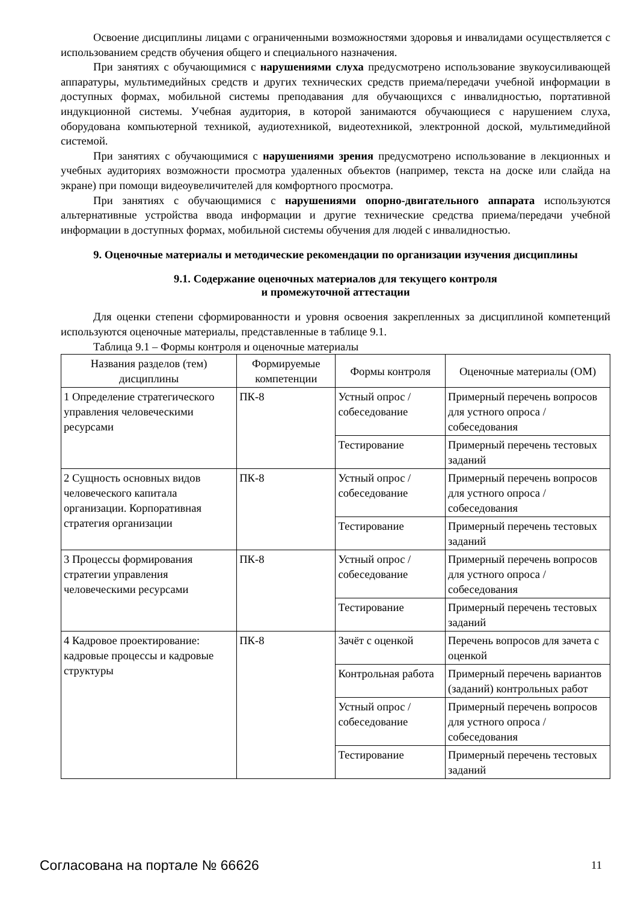Освоение дисциплины лицами с ограниченными возможностями здоровья и инвалидами осуществляется с использованием средств обучения общего и специального назначения.
При занятиях с обучающимися с нарушениями слуха предусмотрено использование звукоусиливающей аппаратуры, мультимедийных средств и других технических средств приема/передачи учебной информации в доступных формах, мобильной системы преподавания для обучающихся с инвалидностью, портативной индукционной системы. Учебная аудитория, в которой занимаются обучающиеся с нарушением слуха, оборудована компьютерной техникой, аудиотехникой, видеотехникой, электронной доской, мультимедийной системой.
При занятиях с обучающимися с нарушениями зрения предусмотрено использование в лекционных и учебных аудиториях возможности просмотра удаленных объектов (например, текста на доске или слайда на экране) при помощи видеоувеличителей для комфортного просмотра.
При занятиях с обучающимися с нарушениями опорно-двигательного аппарата используются альтернативные устройства ввода информации и другие технические средства приема/передачи учебной информации в доступных формах, мобильной системы обучения для людей с инвалидностью.
9. Оценочные материалы и методические рекомендации по организации изучения дисциплины
9.1. Содержание оценочных материалов для текущего контроля
и промежуточной аттестации
Для оценки степени сформированности и уровня освоения закрепленных за дисциплиной компетенций используются оценочные материалы, представленные в таблице 9.1.
Таблица 9.1 – Формы контроля и оценочные материалы
| Названия разделов (тем) дисциплины | Формируемые компетенции | Формы контроля | Оценочные материалы (ОМ) |
| --- | --- | --- | --- |
| 1 Определение стратегического управления человеческими ресурсами | ПК-8 | Устный опрос / собеседование | Примерный перечень вопросов для устного опроса / собеседования |
| | | Тестирование | Примерный перечень тестовых заданий |
| 2 Сущность основных видов человеческого капитала организации. Корпоративная стратегия организации | ПК-8 | Устный опрос / собеседование | Примерный перечень вопросов для устного опроса / собеседования |
| | | Тестирование | Примерный перечень тестовых заданий |
| 3 Процессы формирования стратегии управления человеческими ресурсами | ПК-8 | Устный опрос / собеседование | Примерный перечень вопросов для устного опроса / собеседования |
| | | Тестирование | Примерный перечень тестовых заданий |
| 4 Кадровое проектирование: кадровые процессы и кадровые структуры | ПК-8 | Зачёт с оценкой | Перечень вопросов для зачета с оценкой |
| | | Контрольная работа | Примерный перечень вариантов (заданий) контрольных работ |
| | | Устный опрос / собеседование | Примерный перечень вопросов для устного опроса / собеседования |
| | | Тестирование | Примерный перечень тестовых заданий |
Согласована на портале № 66626 11